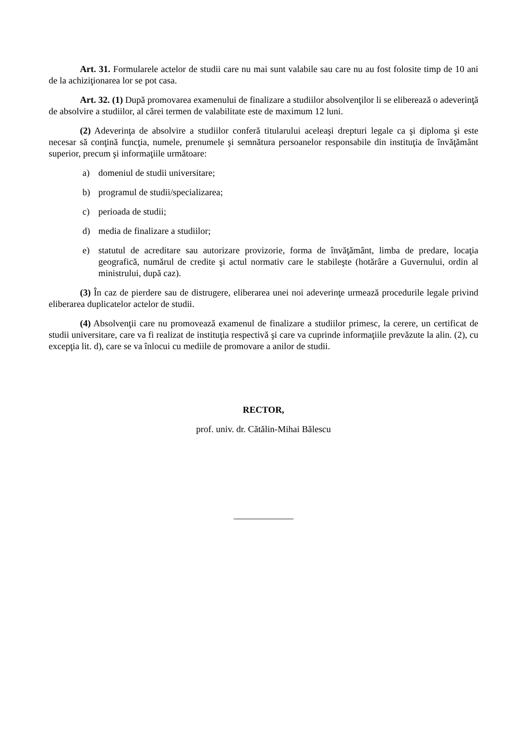Art. 31. Formularele actelor de studii care nu mai sunt valabile sau care nu au fost folosite timp de 10 ani de la achiziţionarea lor se pot casa.
Art. 32. (1) După promovarea examenului de finalizare a studiilor absolvenţilor li se eliberează o adeverinţă de absolvire a studiilor, al cărei termen de valabilitate este de maximum 12 luni.
(2) Adeverinţa de absolvire a studiilor conferă titularului aceleaşi drepturi legale ca şi diploma şi este necesar să conţină funcţia, numele, prenumele şi semnătura persoanelor responsabile din instituţia de învăţământ superior, precum şi informaţiile următoare:
a) domeniul de studii universitare;
b) programul de studii/specializarea;
c) perioada de studii;
d) media de finalizare a studiilor;
e) statutul de acreditare sau autorizare provizorie, forma de învăţământ, limba de predare, locaţia geografică, numărul de credite şi actul normativ care le stabileşte (hotărâre a Guvernului, ordin al ministrului, după caz).
(3) În caz de pierdere sau de distrugere, eliberarea unei noi adeverinţe urmează procedurile legale privind eliberarea duplicatelor actelor de studii.
(4) Absolvenţii care nu promovează examenul de finalizare a studiilor primesc, la cerere, un certificat de studii universitare, care va fi realizat de instituţia respectivă şi care va cuprinde informaţiile prevăzute la alin. (2), cu excepţia lit. d), care se va înlocui cu mediile de promovare a anilor de studii.
RECTOR,
prof. univ. dr. Cătălin-Mihai Bălescu
_____________